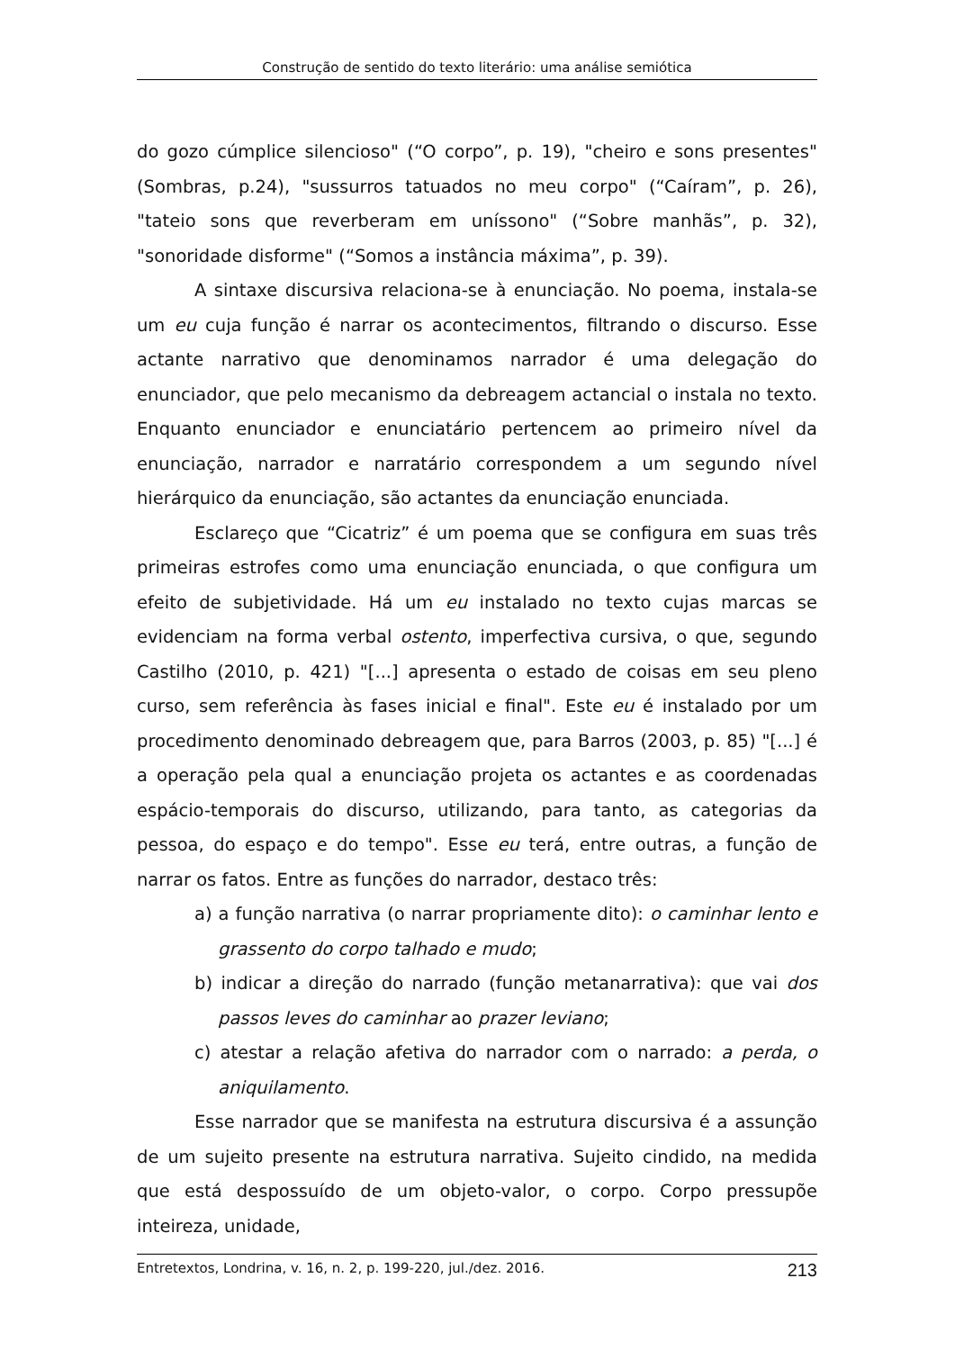Construção de sentido do texto literário: uma análise semiótica
do gozo cúmplice silencioso" (“O corpo”, p. 19), "cheiro e sons presentes" (Sombras, p.24), "sussurros tatuados no meu corpo" (“Caíram”, p. 26), "tateio sons que reverberam em uníssono" (“Sobre manhãs”, p. 32), "sonoridade disforme" (“Somos a instância máxima”, p. 39).
A sintaxe discursiva relaciona-se à enunciação. No poema, instala-se um eu cuja função é narrar os acontecimentos, filtrando o discurso. Esse actante narrativo que denominamos narrador é uma delegação do enunciador, que pelo mecanismo da debreagem actancial o instala no texto. Enquanto enunciador e enunciatário pertencem ao primeiro nível da enunciação, narrador e narratário correspondem a um segundo nível hierárquico da enunciação, são actantes da enunciação enunciada.
Esclareço que “Cicatriz” é um poema que se configura em suas três primeiras estrofes como uma enunciação enunciada, o que configura um efeito de subjetividade. Há um eu instalado no texto cujas marcas se evidenciam na forma verbal ostento, imperfectiva cursiva, o que, segundo Castilho (2010, p. 421) "[...] apresenta o estado de coisas em seu pleno curso, sem referência às fases inicial e final". Este eu é instalado por um procedimento denominado debreagem que, para Barros (2003, p. 85) "[...] é a operação pela qual a enunciação projeta os actantes e as coordenadas espácio-temporais do discurso, utilizando, para tanto, as categorias da pessoa, do espaço e do tempo". Esse eu terá, entre outras, a função de narrar os fatos. Entre as funções do narrador, destaco três:
a) a função narrativa (o narrar propriamente dito): o caminhar lento e grassento do corpo talhado e mudo;
b) indicar a direção do narrado (função metanarrativa): que vai dos passos leves do caminhar ao prazer leviano;
c) atestar a relação afetiva do narrador com o narrado: a perda, o aniquilamento.
Esse narrador que se manifesta na estrutura discursiva é a assunção de um sujeito presente na estrutura narrativa. Sujeito cindido, na medida que está despossuído de um objeto-valor, o corpo. Corpo pressupõe inteireza, unidade,
Entretextos, Londrina, v. 16, n. 2, p. 199-220, jul./dez. 2016. 213